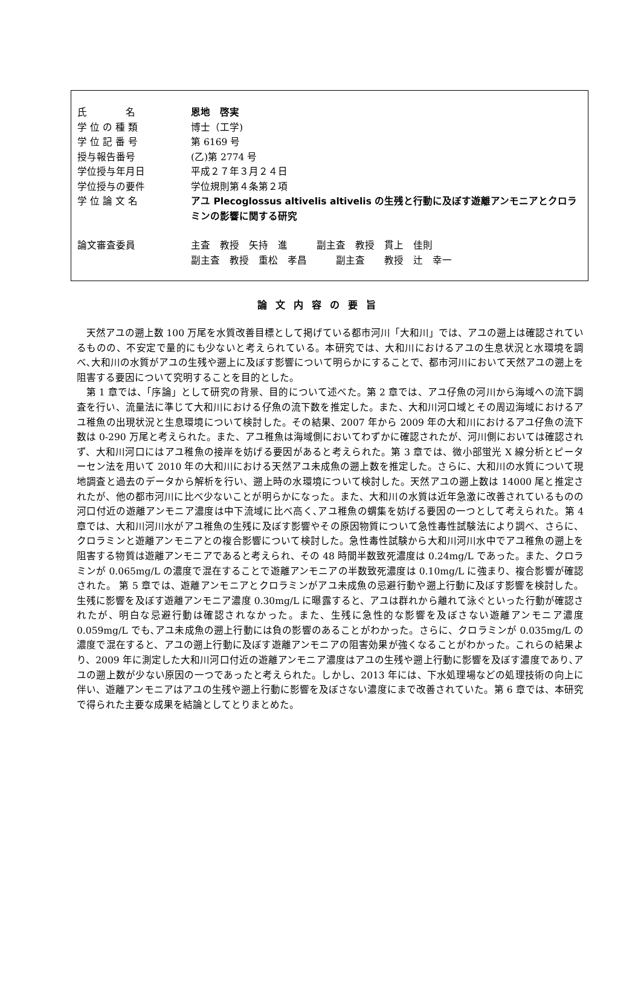氏　　　　名 恩地　啓実
学 位 の 種 類 博士（工学)
学 位 記 番 号 第 6169 号
授与報告番号 (乙)第 2774 号
学位授与年月日 平成２７年３月２４日
学位授与の要件 学位規則第４条第２項
学 位 論 文 名 アユ Plecoglossus altivelis altivelis の生残と行動に及ぼす遊離アンモニアとクロラミンの影響に関する研究
論文審査委員 主査　教授　矢持　進　　　副主査　教授　貫上　佳則
副主査　教授　重松　孝昌　　　副主査　　教授　辻　幸一
論文内容の要旨
天然アユの遡上数 100 万尾を水質改善目標として掲げている都市河川「大和川」では、アユの遡上は確認されているものの、不安定で量的にも少ないと考えられている。本研究では、大和川におけるアユの生息状況と水環境を調べ､大和川の水質がアユの生残や遡上に及ぼす影響について明らかにすることで、都市河川において天然アユの遡上を阻害する要因について究明することを目的とした。
第 1 章では、「序論」として研究の背景、目的について述べた。第 2 章では、アユ仔魚の河川から海域への流下調査を行い、流量法に準じて大和川における仔魚の流下数を推定した。また、大和川河口域とその周辺海域におけるアユ稚魚の出現状況と生息環境について検討した。その結果、2007 年から 2009 年の大和川におけるアユ仔魚の流下数は 0-290 万尾と考えられた。また、アユ稚魚は海域側においてわずかに確認されたが、河川側においては確認されず、大和川河口にはアユ稚魚の接岸を妨げる要因があると考えられた。第 3 章では、微小部蛍光 X 線分析とピーターセン法を用いて 2010 年の大和川における天然アユ未成魚の遡上数を推定した。さらに、大和川の水質について現地調査と過去のデータから解析を行い、遡上時の水環境について検討した。天然アユの遡上数は 14000 尾と推定されたが、他の都市河川に比べ少ないことが明らかになった。また、大和川の水質は近年急激に改善されているものの河口付近の遊離アンモニア濃度は中下流域に比べ高く､アユ稚魚の蝟集を妨げる要因の一つとして考えられた。第 4 章では、大和川河川水がアユ稚魚の生残に及ぼす影響やその原因物質について急性毒性試験法により調べ、さらに、クロラミンと遊離アンモニアとの複合影響について検討した。急性毒性試験から大和川河川水中でアユ稚魚の遡上を阻害する物質は遊離アンモニアであると考えられ、その 48 時間半数致死濃度は 0.24mg/L であった。また、クロラミンが 0.065mg/L の濃度で混在することで遊離アンモニアの半数致死濃度は 0.10mg/L に強まり、複合影響が確認された。 第 5 章では、遊離アンモニアとクロラミンがアユ未成魚の忌避行動や遡上行動に及ぼす影響を検討した。生残に影響を及ぼす遊離アンモニア濃度 0.30mg/L に曝露すると、アユは群れから離れて泳ぐといった行動が確認されたが、明白な忌避行動は確認されなかった。また、生残に急性的な影響を及ぼさない遊離アンモニア濃度 0.059mg/L でも､アユ未成魚の遡上行動には負の影響のあることがわかった。さらに、クロラミンが 0.035mg/L の濃度で混在すると、アユの遡上行動に及ぼす遊離アンモニアの阻害効果が強くなることがわかった。これらの結果より、2009 年に測定した大和川河口付近の遊離アンモニア濃度はアユの生残や遡上行動に影響を及ぼす濃度であり､アユの遡上数が少ない原因の一つであったと考えられた。しかし、2013 年には、下水処理場などの処理技術の向上に伴い、遊離アンモニアはアユの生残や遡上行動に影響を及ぼさない濃度にまで改善されていた。第 6 章では、本研究で得られた主要な成果を結論としてとりまとめた。